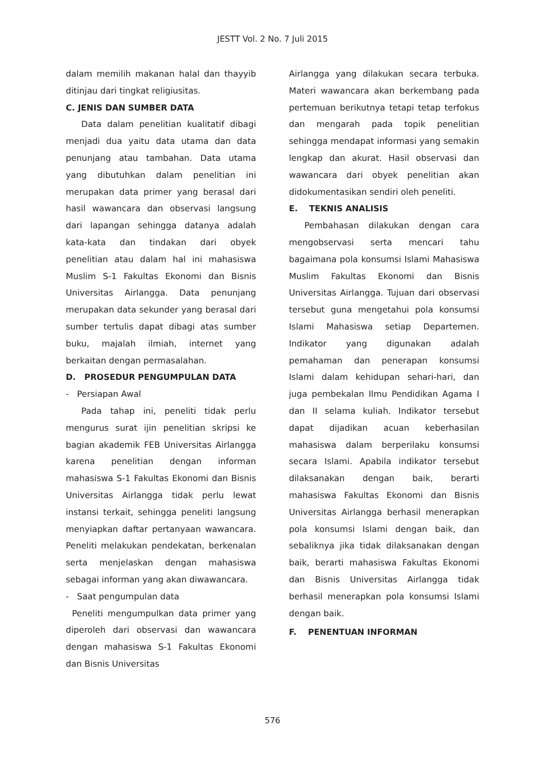JESTT Vol. 2 No. 7 Juli 2015
dalam memilih makanan halal dan thayyib ditinjau dari tingkat religiusitas.
C. JENIS DAN SUMBER DATA
Data dalam penelitian kualitatif dibagi menjadi dua yaitu data utama dan data penunjang atau tambahan. Data utama yang dibutuhkan dalam penelitian ini merupakan data primer yang berasal dari hasil wawancara dan observasi langsung dari lapangan sehingga datanya adalah kata-kata dan tindakan dari obyek penelitian atau dalam hal ini mahasiswa Muslim S-1 Fakultas Ekonomi dan Bisnis Universitas Airlangga. Data penunjang merupakan data sekunder yang berasal dari sumber tertulis dapat dibagi atas sumber buku, majalah ilmiah, internet yang berkaitan dengan permasalahan.
D. PROSEDUR PENGUMPULAN DATA
- Persiapan Awal
Pada tahap ini, peneliti tidak perlu mengurus surat ijin penelitian skripsi ke bagian akademik FEB Universitas Airlangga karena penelitian dengan informan mahasiswa S-1 Fakultas Ekonomi dan Bisnis Universitas Airlangga tidak perlu lewat instansi terkait, sehingga peneliti langsung menyiapkan daftar pertanyaan wawancara. Peneliti melakukan pendekatan, berkenalan serta menjelaskan dengan mahasiswa sebagai informan yang akan diwawancara.
- Saat pengumpulan data
Peneliti mengumpulkan data primer yang diperoleh dari observasi dan wawancara dengan mahasiswa S-1 Fakultas Ekonomi dan Bisnis Universitas
Airlangga yang dilakukan secara terbuka. Materi wawancara akan berkembang pada pertemuan berikutnya tetapi tetap terfokus dan mengarah pada topik penelitian sehingga mendapat informasi yang semakin lengkap dan akurat. Hasil observasi dan wawancara dari obyek penelitian akan didokumentasikan sendiri oleh peneliti.
E. TEKNIS ANALISIS
Pembahasan dilakukan dengan cara mengobservasi serta mencari tahu bagaimana pola konsumsi Islami Mahasiswa Muslim Fakultas Ekonomi dan Bisnis Universitas Airlangga. Tujuan dari observasi tersebut guna mengetahui pola konsumsi Islami Mahasiswa setiap Departemen. Indikator yang digunakan adalah pemahaman dan penerapan konsumsi Islami dalam kehidupan sehari-hari, dan juga pembekalan Ilmu Pendidikan Agama I dan II selama kuliah. Indikator tersebut dapat dijadikan acuan keberhasilan mahasiswa dalam berperilaku konsumsi secara Islami. Apabila indikator tersebut dilaksanakan dengan baik, berarti mahasiswa Fakultas Ekonomi dan Bisnis Universitas Airlangga berhasil menerapkan pola konsumsi Islami dengan baik, dan sebaliknya jika tidak dilaksanakan dengan baik, berarti mahasiswa Fakultas Ekonomi dan Bisnis Universitas Airlangga tidak berhasil menerapkan pola konsumsi Islami dengan baik.
F. PENENTUAN INFORMAN
576